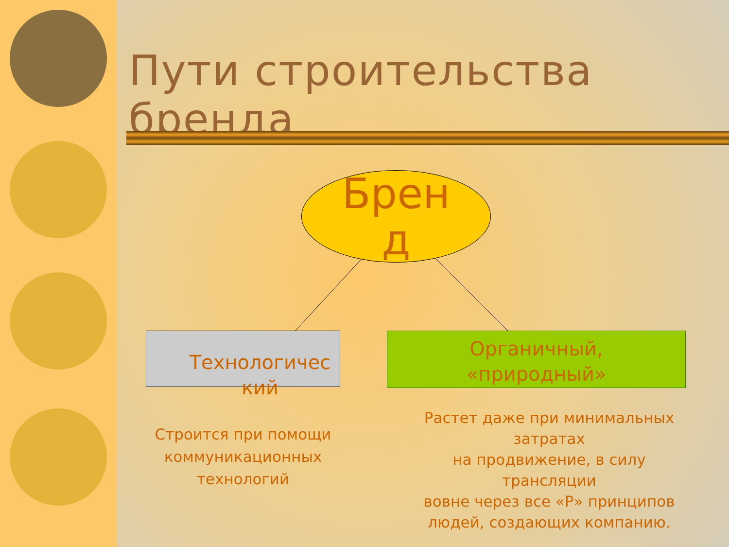Пути строительства бренда
Брен
д
Технологичес кий
Органичный,
«природный»
Строится при помощи коммуникационных технологий
Растет даже при минимальных затратах
на продвижение, в силу трансляции
вовне через все «Р» принципов
людей, создающих компанию.